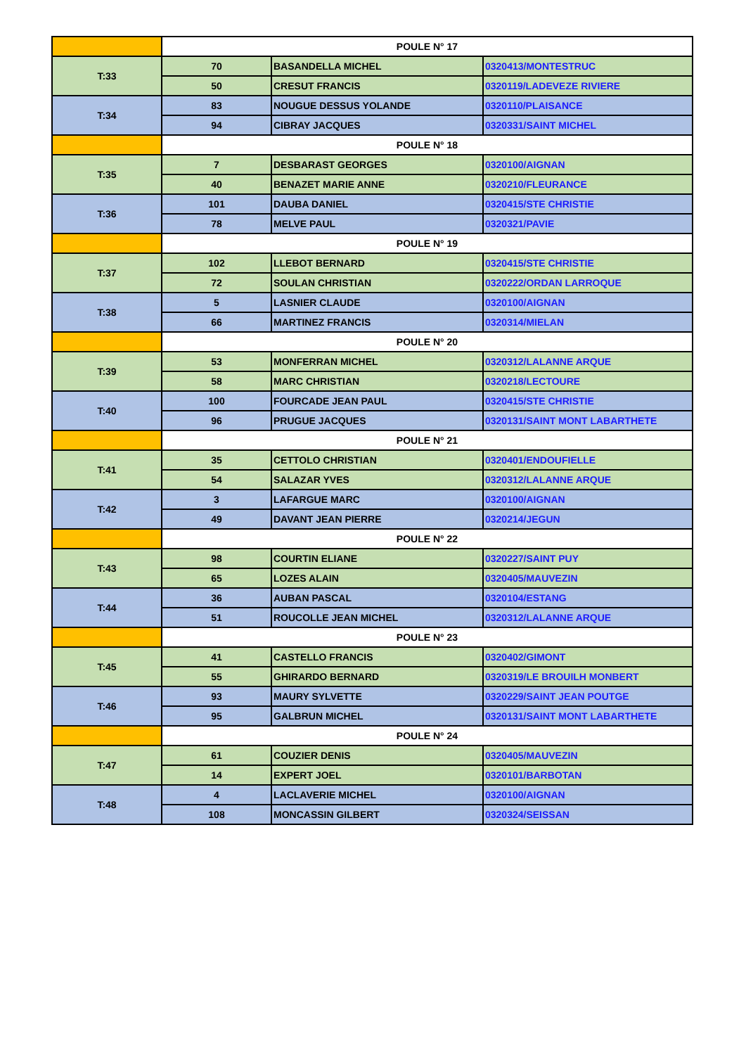| | POULE N° 17 | | |
| T:33 | 70 | BASANDELLA MICHEL | 0320413/MONTESTRUC |
| | 50 | CRESUT FRANCIS | 0320119/LADEVEZE RIVIERE |
| T:34 | 83 | NOUGUE DESSUS YOLANDE | 0320110/PLAISANCE |
| | 94 | CIBRAY JACQUES | 0320331/SAINT MICHEL |
| | POULE N° 18 | | |
| T:35 | 7 | DESBARAST GEORGES | 0320100/AIGNAN |
| | 40 | BENAZET MARIE ANNE | 0320210/FLEURANCE |
| T:36 | 101 | DAUBA DANIEL | 0320415/STE CHRISTIE |
| | 78 | MELVE PAUL | 0320321/PAVIE |
| | POULE N° 19 | | |
| T:37 | 102 | LLEBOT BERNARD | 0320415/STE CHRISTIE |
| | 72 | SOULAN CHRISTIAN | 0320222/ORDAN LARROQUE |
| T:38 | 5 | LASNIER CLAUDE | 0320100/AIGNAN |
| | 66 | MARTINEZ FRANCIS | 0320314/MIELAN |
| | POULE N° 20 | | |
| T:39 | 53 | MONFERRAN MICHEL | 0320312/LALANNE ARQUE |
| | 58 | MARC CHRISTIAN | 0320218/LECTOURE |
| T:40 | 100 | FOURCADE JEAN PAUL | 0320415/STE CHRISTIE |
| | 96 | PRUGUE JACQUES | 0320131/SAINT MONT LABARTHETE |
| | POULE N° 21 | | |
| T:41 | 35 | CETTOLO CHRISTIAN | 0320401/ENDOUFIELLE |
| | 54 | SALAZAR YVES | 0320312/LALANNE ARQUE |
| T:42 | 3 | LAFARGUE MARC | 0320100/AIGNAN |
| | 49 | DAVANT JEAN PIERRE | 0320214/JEGUN |
| | POULE N° 22 | | |
| T:43 | 98 | COURTIN ELIANE | 0320227/SAINT PUY |
| | 65 | LOZES ALAIN | 0320405/MAUVEZIN |
| T:44 | 36 | AUBAN PASCAL | 0320104/ESTANG |
| | 51 | ROUCOLLE JEAN MICHEL | 0320312/LALANNE ARQUE |
| | POULE N° 23 | | |
| T:45 | 41 | CASTELLO FRANCIS | 0320402/GIMONT |
| | 55 | GHIRARDO BERNARD | 0320319/LE BROUILH MONBERT |
| T:46 | 93 | MAURY SYLVETTE | 0320229/SAINT JEAN POUTGE |
| | 95 | GALBRUN MICHEL | 0320131/SAINT MONT LABARTHETE |
| | POULE N° 24 | | |
| T:47 | 61 | COUZIER DENIS | 0320405/MAUVEZIN |
| | 14 | EXPERT JOEL | 0320101/BARBOTAN |
| T:48 | 4 | LACLAVERIE MICHEL | 0320100/AIGNAN |
| | 108 | MONCASSIN GILBERT | 0320324/SEISSAN |